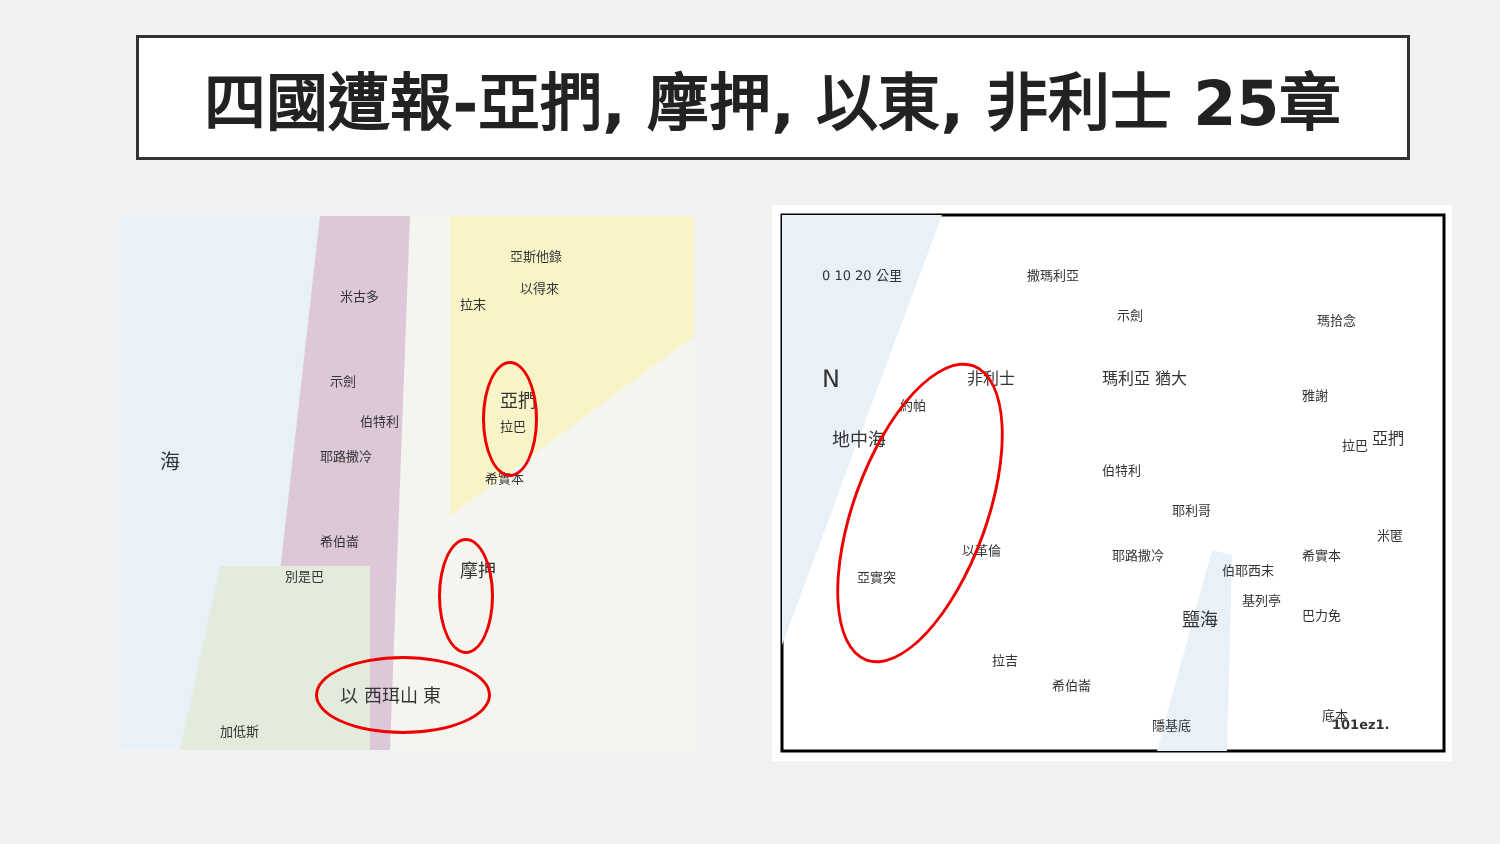四國遭報-亞捫, 摩押, 以東, 非利士 25章
海
米古多
示劍
伯特利
耶路撒冷
希伯崙
別是巴
加低斯
亞斯他錄
以得來
拉末
希實本
拉巴
亞捫
摩押
以 西珥山 東
0 10 20 公里
N
地中海
撒瑪利亞
示劍
伯特利
耶利哥
耶路撒冷
希伯崙
拉吉
伯耶西末
希實本
基列亭
巴力免
拉巴
瑪拾念
雅謝
米匿
底本
隱基底
約帕
亞實突
以革倫
鹽海
非利士 瑪利亞 猶大
亞捫
101ez1.